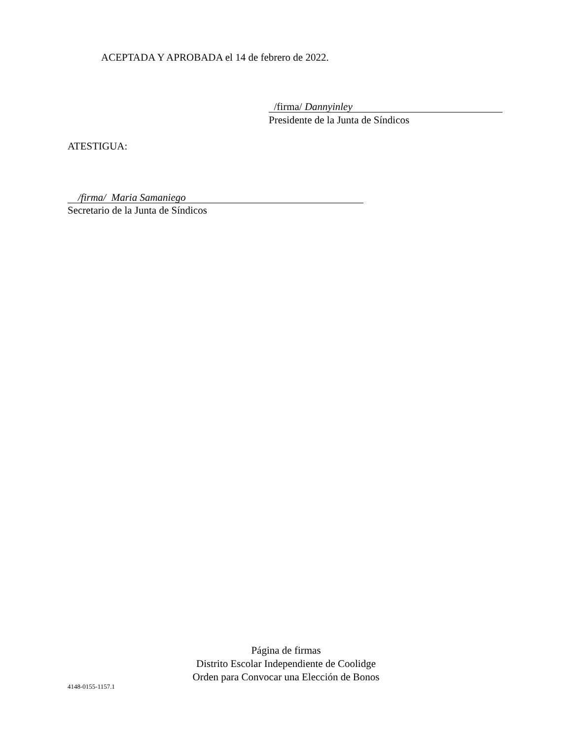ACEPTADA Y APROBADA el 14 de febrero de 2022.
/firma/ Dannyinley
Presidente de la Junta de Síndicos
ATESTIGUA:
/firma/ Maria Samaniego
Secretario de la Junta de Síndicos
Página de firmas
Distrito Escolar Independiente de Coolidge
Orden para Convocar una Elección de Bonos
4148-0155-1157.1